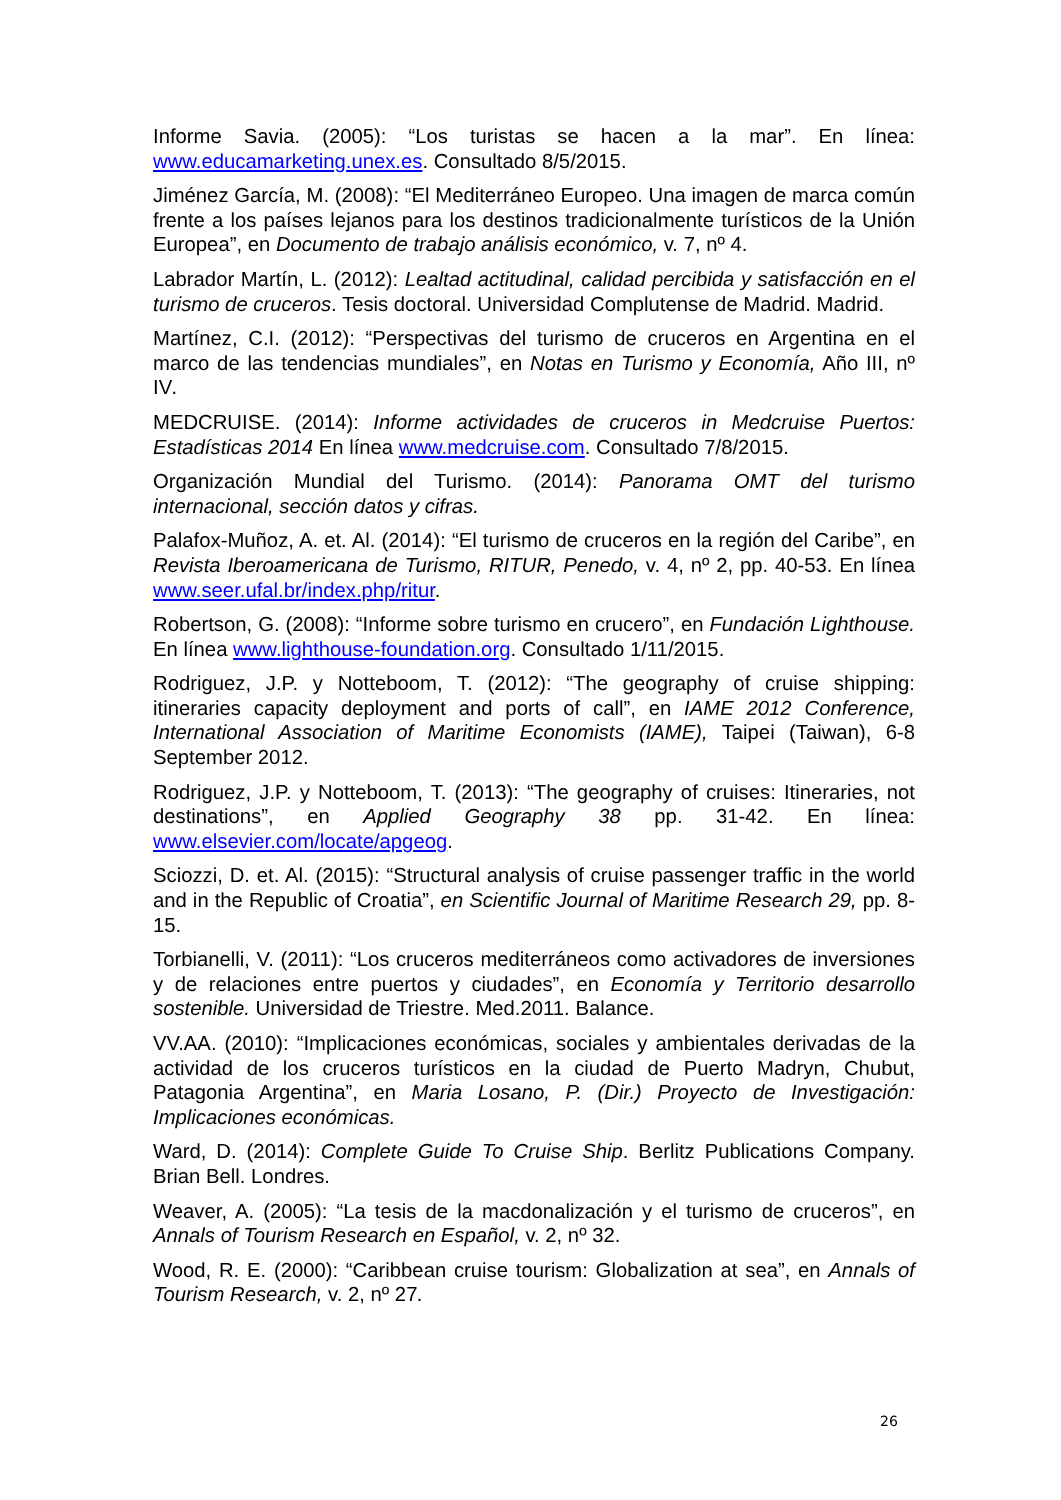Informe Savia. (2005): “Los turistas se hacen a la mar”. En línea: www.educamarketing.unex.es. Consultado 8/5/2015.
Jiménez García, M. (2008): “El Mediterráneo Europeo. Una imagen de marca común frente a los países lejanos para los destinos tradicionalmente turísticos de la Unión Europea”, en Documento de trabajo análisis económico, v. 7, nº 4.
Labrador Martín, L. (2012): Lealtad actitudinal, calidad percibida y satisfacción en el turismo de cruceros. Tesis doctoral. Universidad Complutense de Madrid. Madrid.
Martínez, C.I. (2012): “Perspectivas del turismo de cruceros en Argentina en el marco de las tendencias mundiales”, en Notas en Turismo y Economía, Año III, nº IV.
MEDCRUISE. (2014): Informe actividades de cruceros in Medcruise Puertos: Estadísticas 2014 En línea www.medcruise.com. Consultado 7/8/2015.
Organización Mundial del Turismo. (2014): Panorama OMT del turismo internacional, sección datos y cifras.
Palafox-Muñoz, A. et. Al. (2014): “El turismo de cruceros en la región del Caribe”, en Revista Iberoamericana de Turismo, RITUR, Penedo, v. 4, nº 2, pp. 40-53. En línea www.seer.ufal.br/index.php/ritur.
Robertson, G. (2008): “Informe sobre turismo en crucero”, en Fundación Lighthouse. En línea www.lighthouse-foundation.org. Consultado 1/11/2015.
Rodriguez, J.P. y Notteboom, T. (2012): “The geography of cruise shipping: itineraries capacity deployment and ports of call”, en IAME 2012 Conference, International Association of Maritime Economists (IAME), Taipei (Taiwan), 6-8 September 2012.
Rodriguez, J.P. y Notteboom, T. (2013): “The geography of cruises: Itineraries, not destinations”, en Applied Geography 38 pp. 31-42. En línea: www.elsevier.com/locate/apgeog.
Sciozzi, D. et. Al. (2015): “Structural analysis of cruise passenger traffic in the world and in the Republic of Croatia”, en Scientific Journal of Maritime Research 29, pp. 8-15.
Torbianelli, V. (2011): “Los cruceros mediterráneos como activadores de inversiones y de relaciones entre puertos y ciudades”, en Economía y Territorio desarrollo sostenible. Universidad de Triestre. Med.2011. Balance.
VV.AA. (2010): “Implicaciones económicas, sociales y ambientales derivadas de la actividad de los cruceros turísticos en la ciudad de Puerto Madryn, Chubut, Patagonia Argentina”, en Maria Losano, P. (Dir.) Proyecto de Investigación: Implicaciones económicas.
Ward, D. (2014): Complete Guide To Cruise Ship. Berlitz Publications Company. Brian Bell. Londres.
Weaver, A. (2005): “La tesis de la macdonalización y el turismo de cruceros”, en Annals of Tourism Research en Español, v. 2, nº 32.
Wood, R. E. (2000): “Caribbean cruise tourism: Globalization at sea”, en Annals of Tourism Research, v. 2, nº 27.
26